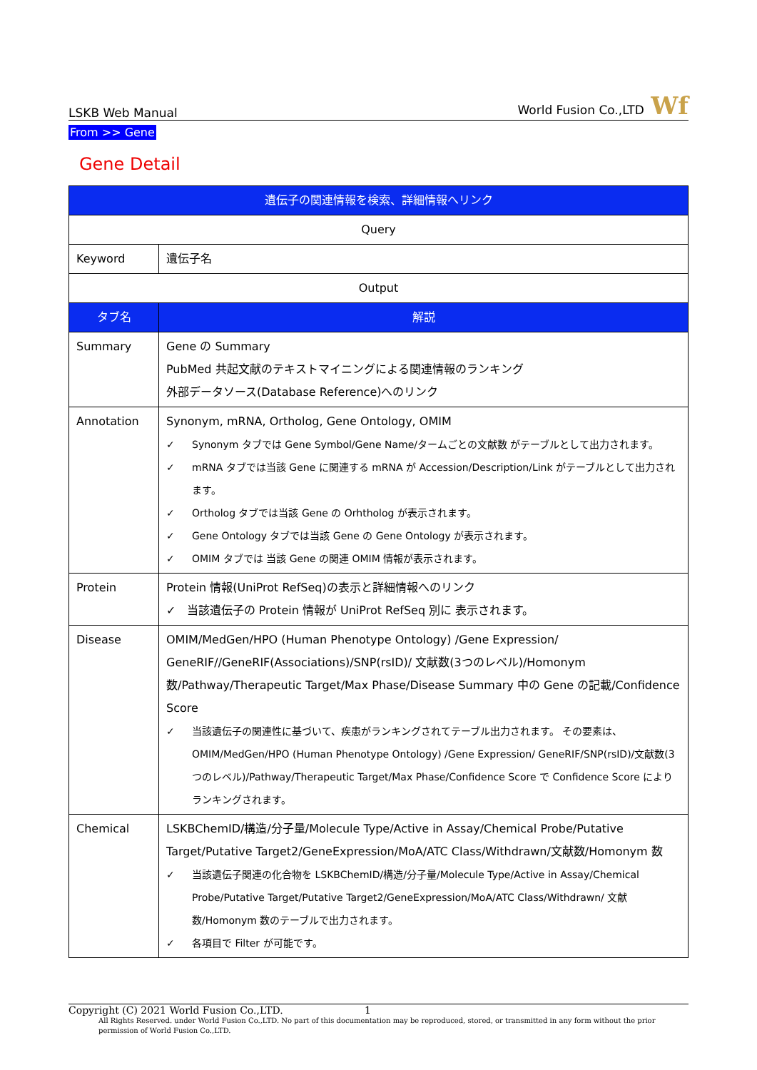LSKB Web Manual World Fusion Co.,LTD Wf
From >> Gene
Gene Detail
| 遺伝子の関連情報を検索、詳細情報へリンク | |
| --- | --- |
| Query | |
| Keyword | 遺伝子名 |
| Output | |
| タブ名 | 解説 |
| Summary | Gene の Summary PubMed 共起文献のテキストマイニングによる関連情報のランキング 外部データソース(Database Reference)へのリンク |
| Annotation | Synonym, mRNA, Ortholog, Gene Ontology, OMIM ✓ Synonym タブでは Gene Symbol/Gene Name/タームごとの文献数 がテーブルとして出力されます。 ✓ mRNA タブでは当該 Gene に関連する mRNA が Accession/Description/Link がテーブルとして出力されます。 ✓ Ortholog タブでは当該 Gene の Orhtholog が表示されます。 ✓ Gene Ontology タブでは当該 Gene の Gene Ontology が表示されます。 ✓ OMIM タブでは 当該 Gene の関連 OMIM 情報が表示されます。 |
| Protein | Protein 情報(UniProt RefSeq)の表示と詳細情報へのリンク ✓ 当該遺伝子の Protein 情報が UniProt RefSeq 別に 表示されます。 |
| Disease | OMIM/MedGen/HPO (Human Phenotype Ontology) /Gene Expression/ GeneRIF//GeneRIF(Associations)/SNP(rsID)/ 文献数(3つのレベル)/Homonym 数/Pathway/Therapeutic Target/Max Phase/Disease Summary 中の Gene の記載/Confidence Score ✓ 当該遺伝子の関連性に基づいて、疾患がランキングされてテーブル出力されます。 その要素は、OMIM/MedGen/HPO (Human Phenotype Ontology) /Gene Expression/ GeneRIF/SNP(rsID)/文献数(3つのレベル)/Pathway/Therapeutic Target/Max Phase/Confidence Score で Confidence Score により ランキングされます。 |
| Chemical | LSKBChemID/構造/分子量/Molecule Type/Active in Assay/Chemical Probe/Putative Target/Putative Target2/GeneExpression/MoA/ATC Class/Withdrawn/文献数/Homonym 数 ✓ 当該遺伝子関連の化合物を LSKBChemID/構造/分子量/Molecule Type/Active in Assay/Chemical Probe/Putative Target/Putative Target2/GeneExpression/MoA/ATC Class/Withdrawn/ 文献数/Homonym 数のテーブルで出力されます。 ✓ 各項目で Filter が可能です。 |
Copyright (C) 2021 World Fusion Co.,LTD. 1
All Rights Reserved. under World Fusion Co.,LTD. No part of this documentation may be reproduced, stored, or transmitted in any form without the prior permission of World Fusion Co.,LTD.